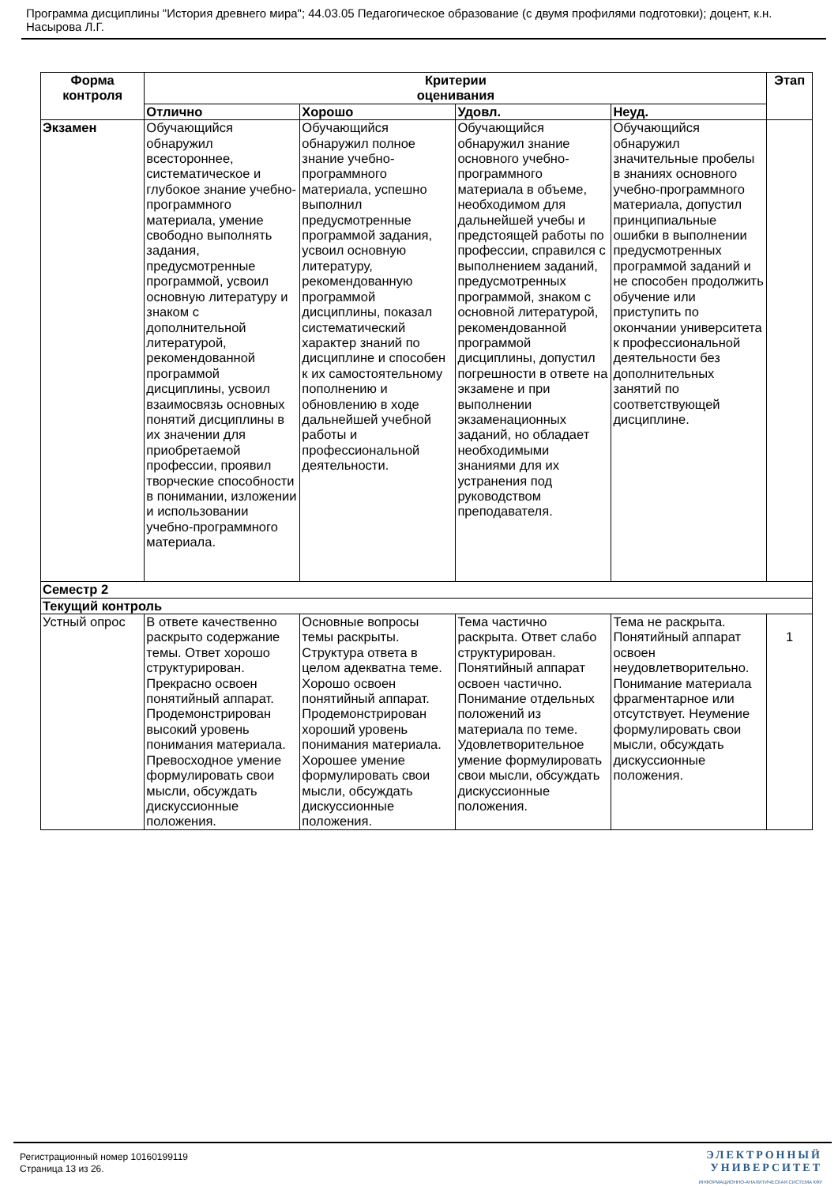Программа дисциплины "История древнего мира"; 44.03.05 Педагогическое образование (с двумя профилями подготовки); доцент, к.н. Насырова Л.Г.
| Форма контроля | Критерии оценивания | | | | Этап |
| --- | --- | --- | --- | --- | --- |
| | Отлично | Хорошо | Удовл. | Неуд. | |
| Экзамен | Обучающийся обнаружил всестороннее, систематическое и глубокое знание учебно-программного материала, умение свободно выполнять задания, предусмотренные программой, усвоил основную литературу и знаком с дополнительной литературой, рекомендованной программой дисциплины, усвоил взаимосвязь основных понятий дисциплины в их значении для приобретаемой профессии, проявил творческие способности в понимании, изложении и использовании учебно-программного материала. | Обучающийся обнаружил полное знание учебно-программного материала, успешно выполнил предусмотренные программой задания, усвоил основную литературу, рекомендованную программой дисциплины, показал систематический характер знаний по дисциплине и способен к их самостоятельному пополнению и обновлению в ходе дальнейшей учебной работы и профессиональной деятельности. | Обучающийся обнаружил знание основного учебно-программного материала в объеме, необходимом для дальнейшей учебы и предстоящей работы по профессии, справился с выполнением заданий, предусмотренных программой, знаком с основной литературой, рекомендованной программой дисциплины, допустил погрешности в ответе на экзамене и при выполнении экзаменационных заданий, но обладает необходимыми знаниями для их устранения под руководством преподавателя. | Обучающийся обнаружил значительные пробелы в знаниях основного учебно-программного материала, допустил принципиальные ошибки в выполнении предусмотренных программой заданий и не способен продолжить обучение или приступить по окончании университета к профессиональной деятельности без дополнительных занятий по соответствующей дисциплине. | |
| Семестр 2 | | | | | |
| Текущий контроль | | | | | |
| Устный опрос | В ответе качественно раскрыто содержание темы. Ответ хорошо структурирован. Прекрасно освоен понятийный аппарат. Продемонстрирован высокий уровень понимания материала. Превосходное умение формулировать свои мысли, обсуждать дискуссионные положения. | Основные вопросы темы раскрыты. Структура ответа в целом адекватна теме. Хорошо освоен понятийный аппарат. Продемонстрирован хороший уровень понимания материала. Хорошее умение формулировать свои мысли, обсуждать дискуссионные положения. | Тема частично раскрыта. Ответ слабо структурирован. Понятийный аппарат освоен частично. Понимание отдельных положений из материала по теме. Удовлетворительное умение формулировать свои мысли, обсуждать дискуссионные положения. | Тема не раскрыта. Понятийный аппарат освоен неудовлетворительно. Понимание материала фрагментарное или отсутствует. Неумение формулировать свои мысли, обсуждать дискуссионные положения. | 1 |
Регистрационный номер 10160199119
Страница 13 из 26.
ЭЛЕКТРОННЫЙ
УНИВЕРСИТЕТ
ИНФОРМАЦИОННО-АНАЛИТИЧЕСКАЯ СИСТЕМА КФУ